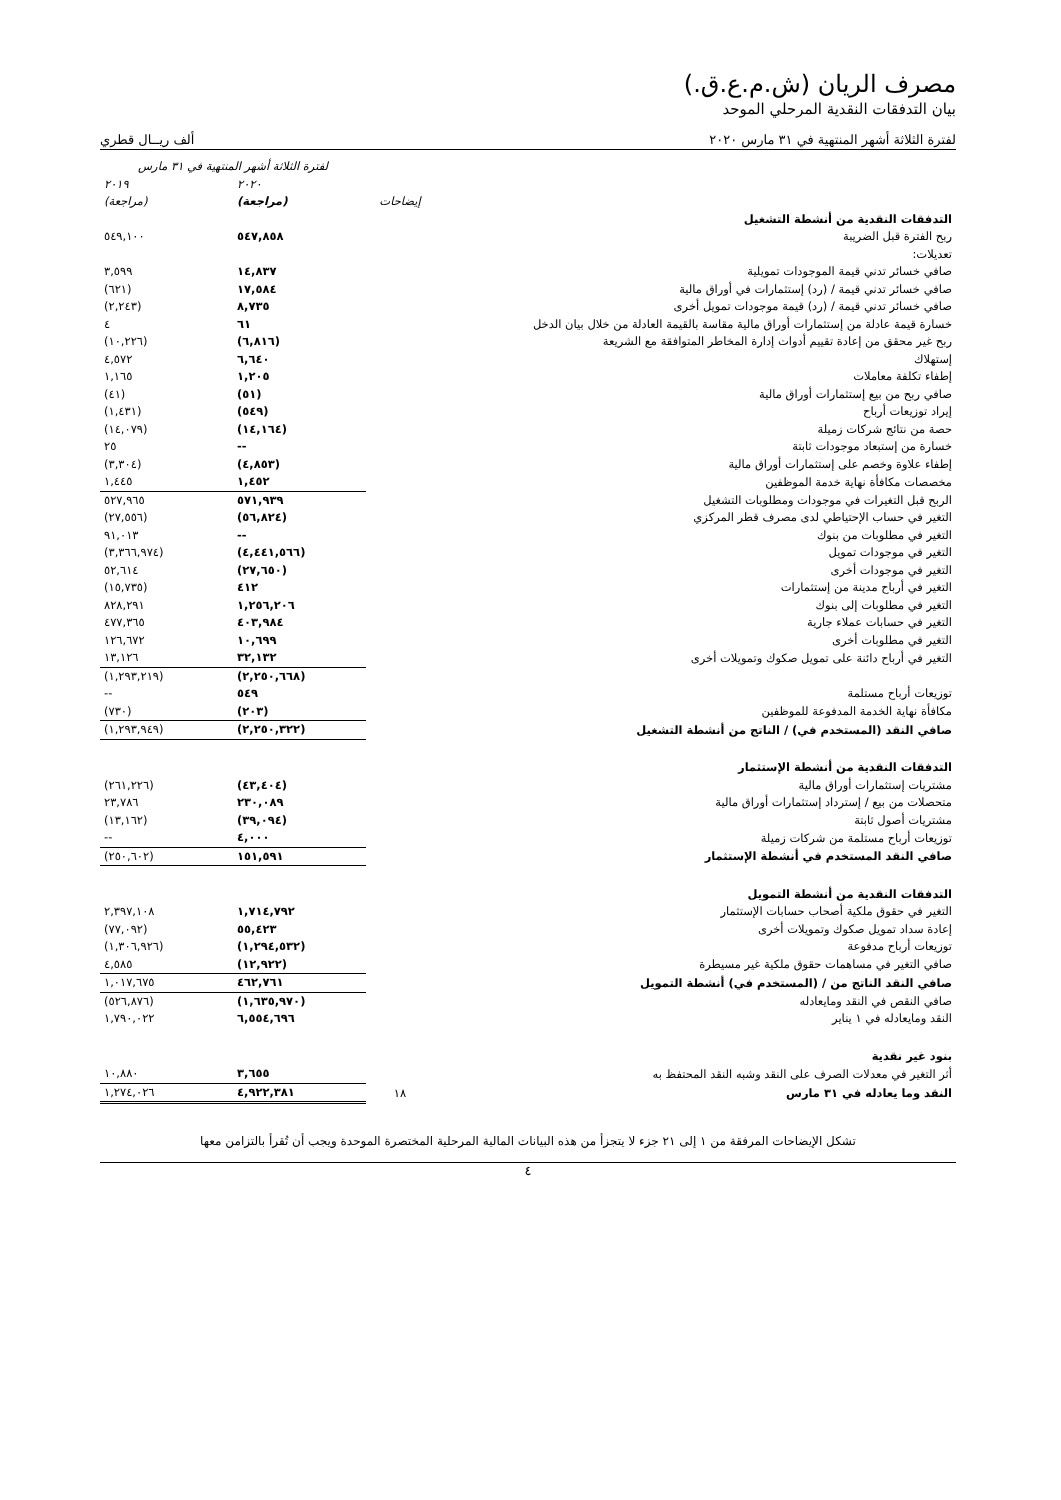مصرف الريان (ش.م.ع.ق.)
بيان التدفقات النقدية المرحلي الموحد
لفترة الثلاثة أشهر المنتهية في ٣١ مارس ٢٠٢٠ ألف ريــال قطري
| | | لفترة الثلاثة أشهر المنتهية في ٣١ مارس | |
| --- | --- | --- | --- |
| | إيضاحات | ٢٠٢٠ (مراجعة) | ٢٠١٩ (مراجعة) |
| التدفقات النقدية من أنشطة التشغيل | | | |
| ربح الفترة قبل الضريبة | | ٥٤٧,٨٥٨ | ٥٤٩,١٠٠ |
| تعديلات: | | | |
| صافي خسائر تدني قيمة الموجودات تمويلية | | ١٤,٨٣٧ | ٣,٥٩٩ |
| صافي خسائر تدني قيمة / (رد) إستثمارات في أوراق مالية | | ١٧,٥٨٤ | (٦٢١) |
| صافي خسائر تدني قيمة / (رد) قيمة موجودات تمويل أخرى | | ٨,٧٣٥ | (٢,٢٤٣) |
| خسارة قيمة عادلة من إستثمارات أوراق مالية مقاسة بالقيمة العادلة من خلال بيان الدخل | | ٦١ | ٤ |
| ربح غير محقق من إعادة تقييم أدوات إدارة المخاطر المتوافقة مع الشريعة | | (٦,٨١٦) | (١٠,٢٢٦) |
| إستهلاك | | ٦,٦٤٠ | ٤,٥٧٢ |
| إطفاء تكلفة معاملات | | ١,٢٠٥ | ١,١٦٥ |
| صافي ربح من بيع إستثمارات أوراق مالية | | (٥١) | (٤١) |
| إيراد توزيعات أرباح | | (٥٤٩) | (١,٤٣١) |
| حصة من نتائج شركات زميلة | | (١٤,١٦٤) | (١٤,٠٧٩) |
| خسارة من إستبعاد موجودات ثابتة | | -- | ٢٥ |
| إطفاء علاوة وخصم على إستثمارات أوراق مالية | | (٤,٨٥٣) | (٣,٣٠٤) |
| مخصصات مكافأة نهاية خدمة الموظفين | | ١,٤٥٢ | ١,٤٤٥ |
| الربح قبل التغيرات في موجودات ومطلوبات التشغيل | | ٥٧١,٩٣٩ | ٥٢٧,٩٦٥ |
| التغير في حساب الإحتياطي لدى مصرف قطر المركزي | | (٥٦,٨٢٤) | (٢٧,٥٥٦) |
| التغير في مطلوبات من بنوك | | -- | ٩١,٠١٣ |
| التغير في موجودات تمويل | | (٤,٤٤١,٥٦٦) | (٣,٣٦٦,٩٧٤) |
| التغير في موجودات أخرى | | (٢٧,٦٥٠) | ٥٢,٦١٤ |
| التغير في أرباح مدينة من إستثمارات | | ٤١٢ | (١٥,٧٣٥) |
| التغير في مطلوبات إلى بنوك | | ١,٢٥٦,٢٠٦ | ٨٢٨,٢٩١ |
| التغير في حسابات عملاء جارية | | ٤٠٣,٩٨٤ | ٤٧٧,٣٦٥ |
| التغير في مطلوبات أخرى | | ١٠,٦٩٩ | ١٢٦,٦٧٢ |
| التغير في أرباح دائنة على تمويل صكوك وتمويلات أخرى | | ٣٢,١٣٢ | ١٣,١٢٦ |
| | | (٢,٢٥٠,٦٦٨) | (١,٢٩٣,٢١٩) |
| توزيعات أرباح مستلمة | | ٥٤٩ | -- |
| مكافأة نهاية الخدمة المدفوعة للموظفين | | (٢٠٣) | (٧٣٠) |
| صافي النقد (المستخدم في) / الناتج من أنشطة التشغيل | | (٢,٢٥٠,٣٢٢) | (١,٢٩٣,٩٤٩) |
| التدفقات النقدية من أنشطة الإستثمار | | | |
| مشتريات إستثمارات أوراق مالية | | (٤٣,٤٠٤) | (٢٦١,٢٢٦) |
| متحصلات من بيع / إسترداد إستثمارات أوراق مالية | | ٢٣٠,٠٨٩ | ٢٣,٧٨٦ |
| مشتريات أصول ثابتة | | (٣٩,٠٩٤) | (١٣,١٦٢) |
| توزيعات أرباح مستلمة من شركات زميلة | | ٤,٠٠٠ | -- |
| صافي النقد المستخدم في أنشطة الإستثمار | | ١٥١,٥٩١ | (٢٥٠,٦٠٢) |
| التدفقات النقدية من أنشطة التمويل | | | |
| التغير في حقوق ملكية أصحاب حسابات الإستثمار | | ١,٧١٤,٧٩٢ | ٢,٣٩٧,١٠٨ |
| إعادة سداد تمويل صكوك وتمويلات أخرى | | ٥٥,٤٢٣ | (٧٧,٠٩٢) |
| توزيعات أرباح مدفوعة | | (١,٢٩٤,٥٣٢) | (١,٣٠٦,٩٢٦) |
| صافي التغير في مساهمات حقوق ملكية غير مسيطرة | | (١٢,٩٢٢) | ٤,٥٨٥ |
| صافي النقد الناتج من / (المستخدم في) أنشطة التمويل | | ٤٦٢,٧٦١ | ١,٠١٧,٦٧٥ |
| صافي النقص في النقد ومايعادله | | (١,٦٣٥,٩٧٠) | (٥٢٦,٨٧٦) |
| النقد ومايعادله في ١ يناير | | ٦,٥٥٤,٦٩٦ | ١,٧٩٠,٠٢٢ |
| بنود غير نقدية | | | |
| أثر التغير في معدلات الصرف على النقد وشبه النقد المحتفظ به | | ٣,٦٥٥ | ١٠,٨٨٠ |
| النقد وما يعادله في ٣١ مارس | ١٨ | ٤,٩٢٢,٣٨١ | ١,٢٧٤,٠٢٦ |
تشكل الإيضاحات المرفقة من ١ إلى ٢١ جزء لا يتجزأ من هذه البيانات المالية المرحلية المختصرة الموحدة ويجب أن تُقرأ بالتزامن معها
٤